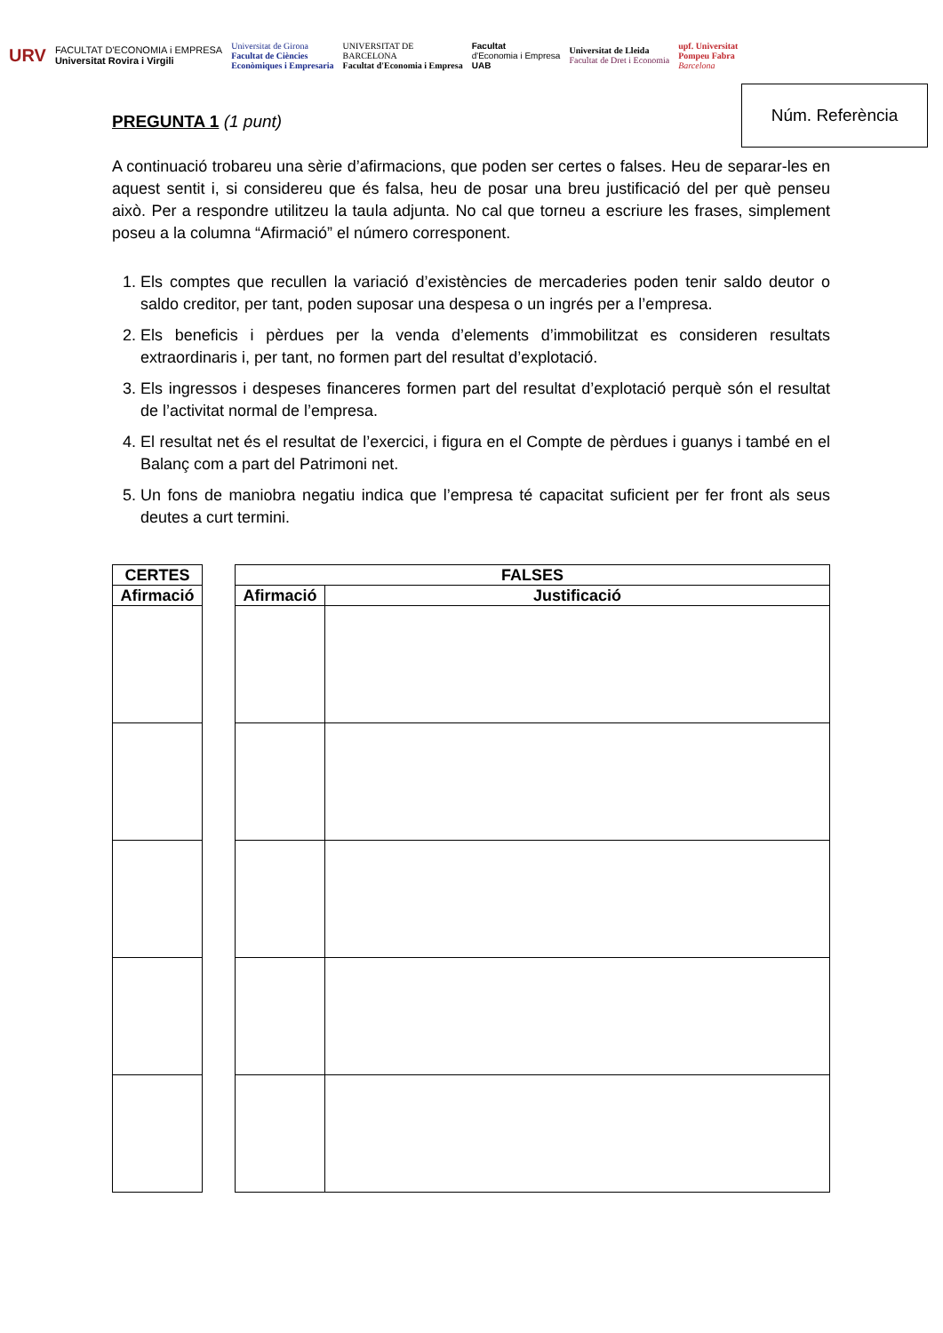URV
FACULTAT D'ECONOMIA i EMPRESA
Universitat Rovira i Virgili
Universitat de Girona
Facultat de Ciències
Econòmiques i Empresaria
UNIVERSITAT DE
BARCELONA
Facultat d'Economia i Empresa
Facultat
d'Economia i Empresa
UAB
Universitat de Lleida
Facultat de Dret i Economia
upf. Universitat
Pompeu Fabra
Barcelona
Núm. Referència
PREGUNTA 1 (1 punt)
A continuació trobareu una sèrie d’afirmacions, que poden ser certes o falses. Heu de separar-les en aquest sentit i, si considereu que és falsa, heu de posar una breu justificació del per què penseu això. Per a respondre utilitzeu la taula adjunta. No cal que torneu a escriure les frases, simplement poseu a la columna “Afirmació” el número corresponent.
1. Els comptes que recullen la variació d’existències de mercaderies poden tenir saldo deutor o saldo creditor, per tant, poden suposar una despesa o un ingrés per a l’empresa.
2. Els beneficis i pèrdues per la venda d’elements d’immobilitzat es consideren resultats extraordinaris i, per tant, no formen part del resultat d’explotació.
3. Els ingressos i despeses financeres formen part del resultat d’explotació perquè són el resultat de l’activitat normal de l’empresa.
4. El resultat net és el resultat de l’exercici, i figura en el Compte de pèrdues i guanys i també en el Balanç com a part del Patrimoni net.
5. Un fons de maniobra negatiu indica que l’empresa té capacitat suficient per fer front als seus deutes a curt termini.
| CERTES |
| --- |
| Afirmació |
| FALSES | |
| --- | --- |
| Afirmació | Justificació |